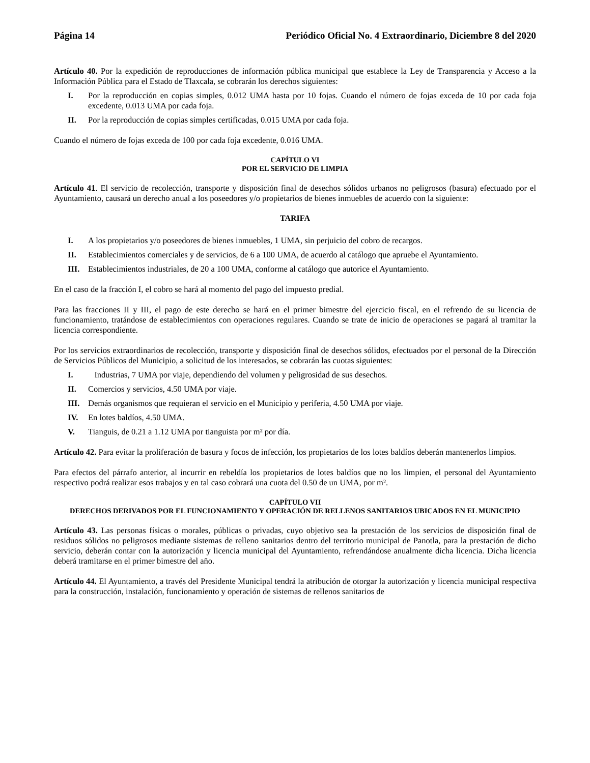Página 14 Periódico Oficial No. 4 Extraordinario, Diciembre 8 del 2020
Artículo 40. Por la expedición de reproducciones de información pública municipal que establece la Ley de Transparencia y Acceso a la Información Pública para el Estado de Tlaxcala, se cobrarán los derechos siguientes:
I. Por la reproducción en copias simples, 0.012 UMA hasta por 10 fojas. Cuando el número de fojas exceda de 10 por cada foja excedente, 0.013 UMA por cada foja.
II. Por la reproducción de copias simples certificadas, 0.015 UMA por cada foja.
Cuando el número de fojas exceda de 100 por cada foja excedente, 0.016 UMA.
CAPÍTULO VI
POR EL SERVICIO DE LIMPIA
Artículo 41. El servicio de recolección, transporte y disposición final de desechos sólidos urbanos no peligrosos (basura) efectuado por el Ayuntamiento, causará un derecho anual a los poseedores y/o propietarios de bienes inmuebles de acuerdo con la siguiente:
TARIFA
I. A los propietarios y/o poseedores de bienes inmuebles, 1 UMA, sin perjuicio del cobro de recargos.
II. Establecimientos comerciales y de servicios, de 6 a 100 UMA, de acuerdo al catálogo que apruebe el Ayuntamiento.
III. Establecimientos industriales, de 20 a 100 UMA, conforme al catálogo que autorice el Ayuntamiento.
En el caso de la fracción I, el cobro se hará al momento del pago del impuesto predial.
Para las fracciones II y III, el pago de este derecho se hará en el primer bimestre del ejercicio fiscal, en el refrendo de su licencia de funcionamiento, tratándose de establecimientos con operaciones regulares. Cuando se trate de inicio de operaciones se pagará al tramitar la licencia correspondiente.
Por los servicios extraordinarios de recolección, transporte y disposición final de desechos sólidos, efectuados por el personal de la Dirección de Servicios Públicos del Municipio, a solicitud de los interesados, se cobrarán las cuotas siguientes:
I. Industrias, 7 UMA por viaje, dependiendo del volumen y peligrosidad de sus desechos.
II. Comercios y servicios, 4.50 UMA por viaje.
III. Demás organismos que requieran el servicio en el Municipio y periferia, 4.50 UMA por viaje.
IV. En lotes baldíos, 4.50 UMA.
V. Tianguis, de 0.21 a 1.12 UMA por tianguista por m² por día.
Artículo 42. Para evitar la proliferación de basura y focos de infección, los propietarios de los lotes baldíos deberán mantenerlos limpios.
Para efectos del párrafo anterior, al incurrir en rebeldía los propietarios de lotes baldíos que no los limpien, el personal del Ayuntamiento respectivo podrá realizar esos trabajos y en tal caso cobrará una cuota del 0.50 de un UMA, por m².
CAPÍTULO VII
DERECHOS DERIVADOS POR EL FUNCIONAMIENTO Y OPERACIÓN DE RELLENOS SANITARIOS UBICADOS EN EL MUNICIPIO
Artículo 43. Las personas físicas o morales, públicas o privadas, cuyo objetivo sea la prestación de los servicios de disposición final de residuos sólidos no peligrosos mediante sistemas de relleno sanitarios dentro del territorio municipal de Panotla, para la prestación de dicho servicio, deberán contar con la autorización y licencia municipal del Ayuntamiento, refrendándose anualmente dicha licencia. Dicha licencia deberá tramitarse en el primer bimestre del año.
Artículo 44. El Ayuntamiento, a través del Presidente Municipal tendrá la atribución de otorgar la autorización y licencia municipal respectiva para la construcción, instalación, funcionamiento y operación de sistemas de rellenos sanitarios de